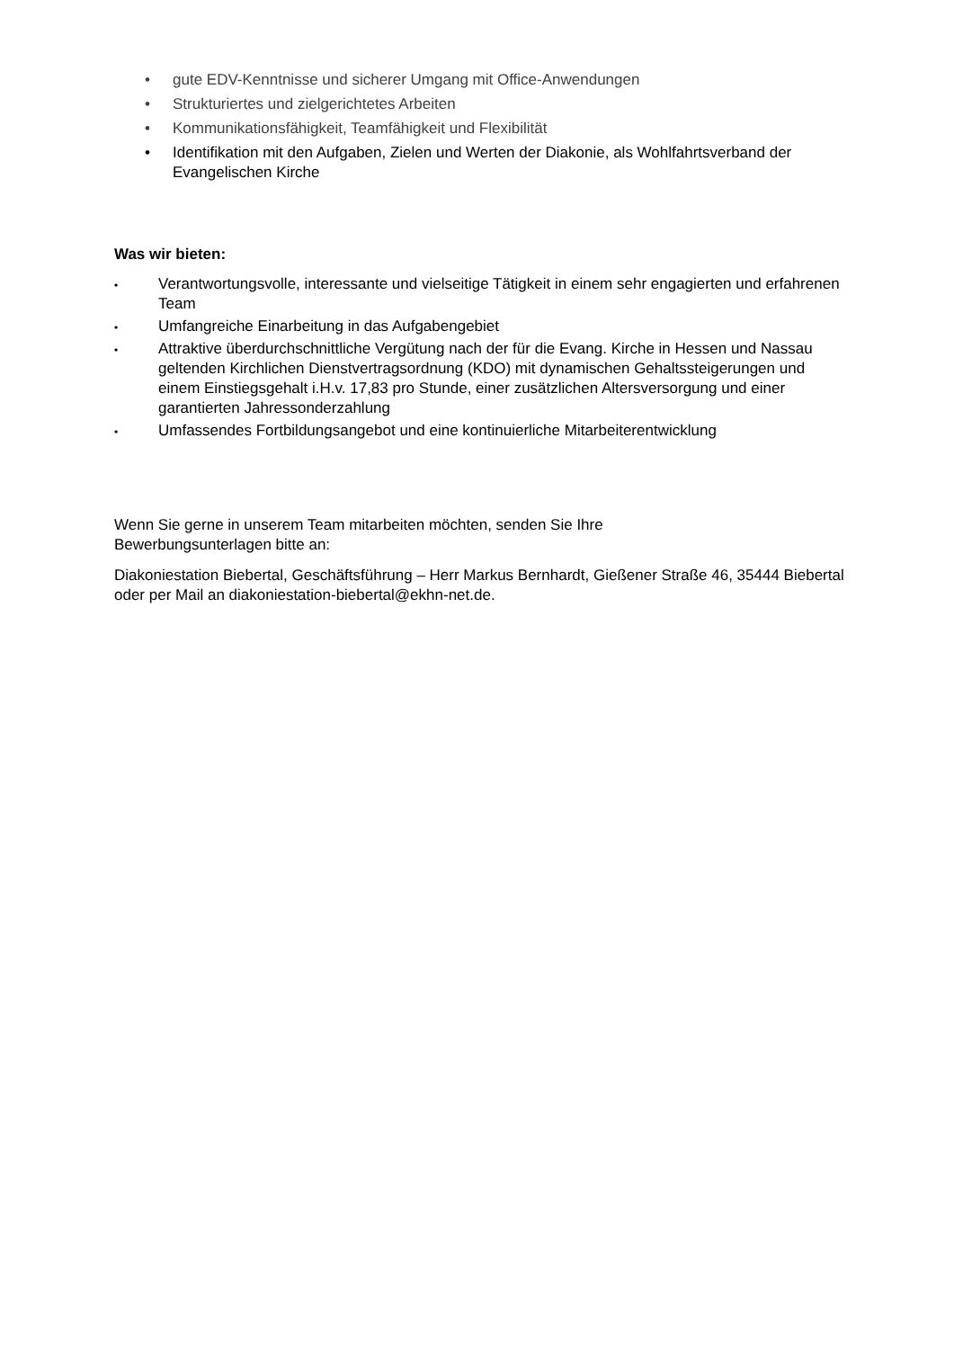• gute EDV-Kenntnisse und sicherer Umgang mit Office-Anwendungen
• Strukturiertes und zielgerichtetes Arbeiten
• Kommunikationsfähigkeit, Teamfähigkeit und Flexibilität
• Identifikation mit den Aufgaben, Zielen und Werten der Diakonie, als Wohlfahrtsverband der Evangelischen Kirche
Was wir bieten:
• Verantwortungsvolle, interessante und vielseitige Tätigkeit in einem sehr engagierten und erfahrenen Team
• Umfangreiche Einarbeitung in das Aufgabengebiet
• Attraktive überdurchschnittliche Vergütung nach der für die Evang. Kirche in Hessen und Nassau geltenden Kirchlichen Dienstvertragsordnung (KDO) mit dynamischen Gehaltssteigerungen und einem Einstiegsgehalt i.H.v. 17,83 pro Stunde, einer zusätzlichen Altersversorgung und einer garantierten Jahressonderzahlung
• Umfassendes Fortbildungsangebot und eine kontinuierliche Mitarbeiterentwicklung
Wenn Sie gerne in unserem Team mitarbeiten möchten, senden Sie Ihre
Bewerbungsunterlagen bitte an:
Diakoniestation Biebertal, Geschäftsführung – Herr Markus Bernhardt, Gießener Straße 46, 35444 Biebertal oder per Mail an diakoniestation-biebertal@ekhn-net.de.